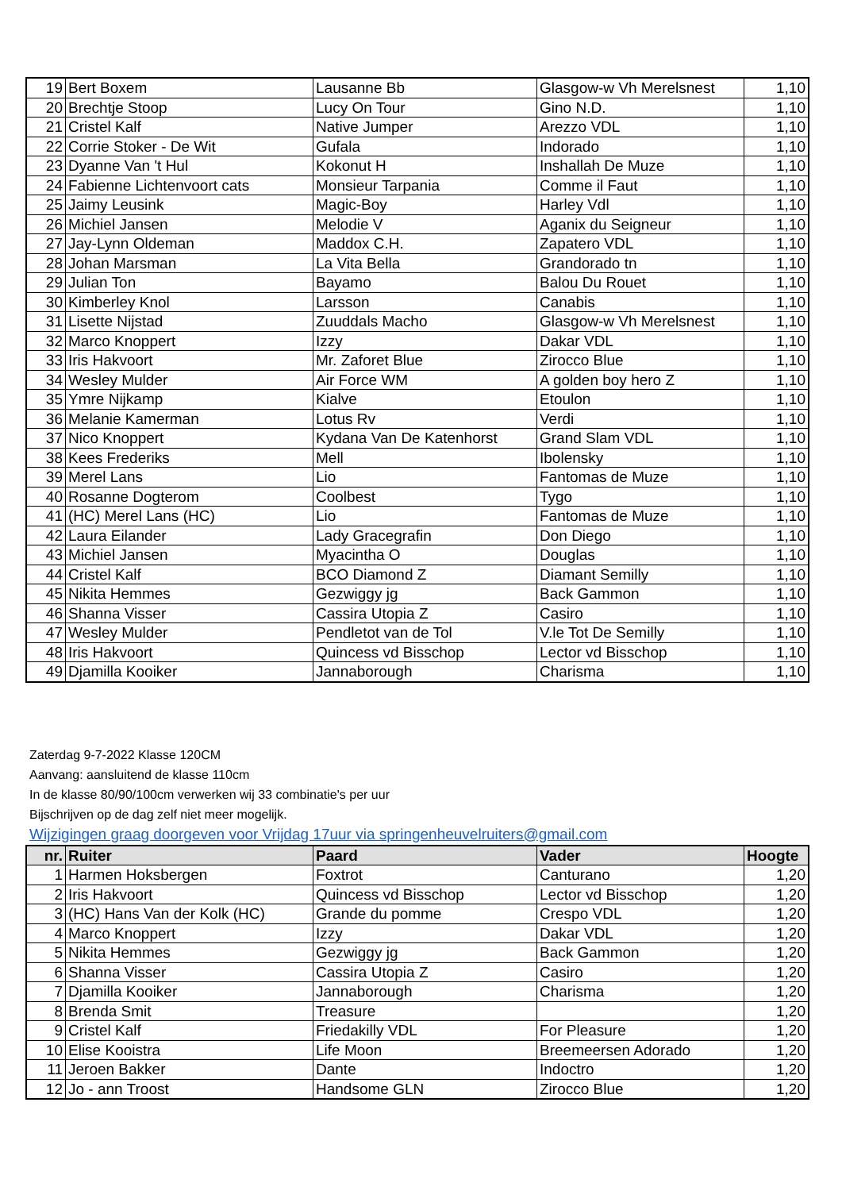| 19 | Bert Boxem | Lausanne Bb | Glasgow-w Vh Merelsnest | 1,10 |
| 20 | Brechtje Stoop | Lucy On Tour | Gino N.D. | 1,10 |
| 21 | Cristel Kalf | Native Jumper | Arezzo VDL | 1,10 |
| 22 | Corrie Stoker - De Wit | Gufala | Indorado | 1,10 |
| 23 | Dyanne Van 't Hul | Kokonut H | Inshallah De Muze | 1,10 |
| 24 | Fabienne Lichtenvoort cats | Monsieur Tarpania | Comme il Faut | 1,10 |
| 25 | Jaimy Leusink | Magic-Boy | Harley Vdl | 1,10 |
| 26 | Michiel Jansen | Melodie V | Aganix du Seigneur | 1,10 |
| 27 | Jay-Lynn Oldeman | Maddox C.H. | Zapatero VDL | 1,10 |
| 28 | Johan Marsman | La Vita Bella | Grandorado tn | 1,10 |
| 29 | Julian Ton | Bayamo | Balou Du Rouet | 1,10 |
| 30 | Kimberley Knol | Larsson | Canabis | 1,10 |
| 31 | Lisette Nijstad | Zuuddals Macho | Glasgow-w Vh Merelsnest | 1,10 |
| 32 | Marco Knoppert | Izzy | Dakar VDL | 1,10 |
| 33 | Iris Hakvoort | Mr. Zaforet Blue | Zirocco Blue | 1,10 |
| 34 | Wesley Mulder | Air Force WM | A golden boy hero Z | 1,10 |
| 35 | Ymre Nijkamp | Kialve | Etoulon | 1,10 |
| 36 | Melanie Kamerman | Lotus Rv | Verdi | 1,10 |
| 37 | Nico Knoppert | Kydana Van De Katenhorst | Grand Slam VDL | 1,10 |
| 38 | Kees Frederiks | Mell | Ibolensky | 1,10 |
| 39 | Merel Lans | Lio | Fantomas de Muze | 1,10 |
| 40 | Rosanne Dogterom | Coolbest | Tygo | 1,10 |
| 41 | (HC) Merel Lans (HC) | Lio | Fantomas de Muze | 1,10 |
| 42 | Laura Eilander | Lady Gracegrafin | Don Diego | 1,10 |
| 43 | Michiel Jansen | Myacintha O | Douglas | 1,10 |
| 44 | Cristel Kalf | BCO Diamond Z | Diamant Semilly | 1,10 |
| 45 | Nikita Hemmes | Gezwiggy jg | Back Gammon | 1,10 |
| 46 | Shanna Visser | Cassira Utopia Z | Casiro | 1,10 |
| 47 | Wesley Mulder | Pendletot van de Tol | V.le Tot De Semilly | 1,10 |
| 48 | Iris Hakvoort | Quincess vd Bisschop | Lector vd Bisschop | 1,10 |
| 49 | Djamilla Kooiker | Jannaborough | Charisma | 1,10 |
Zaterdag 9-7-2022 Klasse 120CM
Aanvang: aansluitend de klasse 110cm
In de klasse 80/90/100cm verwerken wij 33 combinatie's per uur
Bijschrijven op de dag zelf niet meer mogelijk.
Wijzigingen graag doorgeven voor Vrijdag 17uur via springenheuvelruiters@gmail.com
| nr. | Ruiter | Paard | Vader | Hoogte |
| --- | --- | --- | --- | --- |
| 1 | Harmen Hoksbergen | Foxtrot | Canturano | 1,20 |
| 2 | Iris Hakvoort | Quincess vd Bisschop | Lector vd Bisschop | 1,20 |
| 3 | (HC) Hans Van der Kolk (HC) | Grande du pomme | Crespo VDL | 1,20 |
| 4 | Marco Knoppert | Izzy | Dakar VDL | 1,20 |
| 5 | Nikita Hemmes | Gezwiggy jg | Back Gammon | 1,20 |
| 6 | Shanna Visser | Cassira Utopia Z | Casiro | 1,20 |
| 7 | Djamilla Kooiker | Jannaborough | Charisma | 1,20 |
| 8 | Brenda Smit | Treasure | | 1,20 |
| 9 | Cristel Kalf | Friedakilly VDL | For Pleasure | 1,20 |
| 10 | Elise Kooistra | Life Moon | Breemeersen Adorado | 1,20 |
| 11 | Jeroen Bakker | Dante | Indoctro | 1,20 |
| 12 | Jo - ann Troost | Handsome GLN | Zirocco Blue | 1,20 |